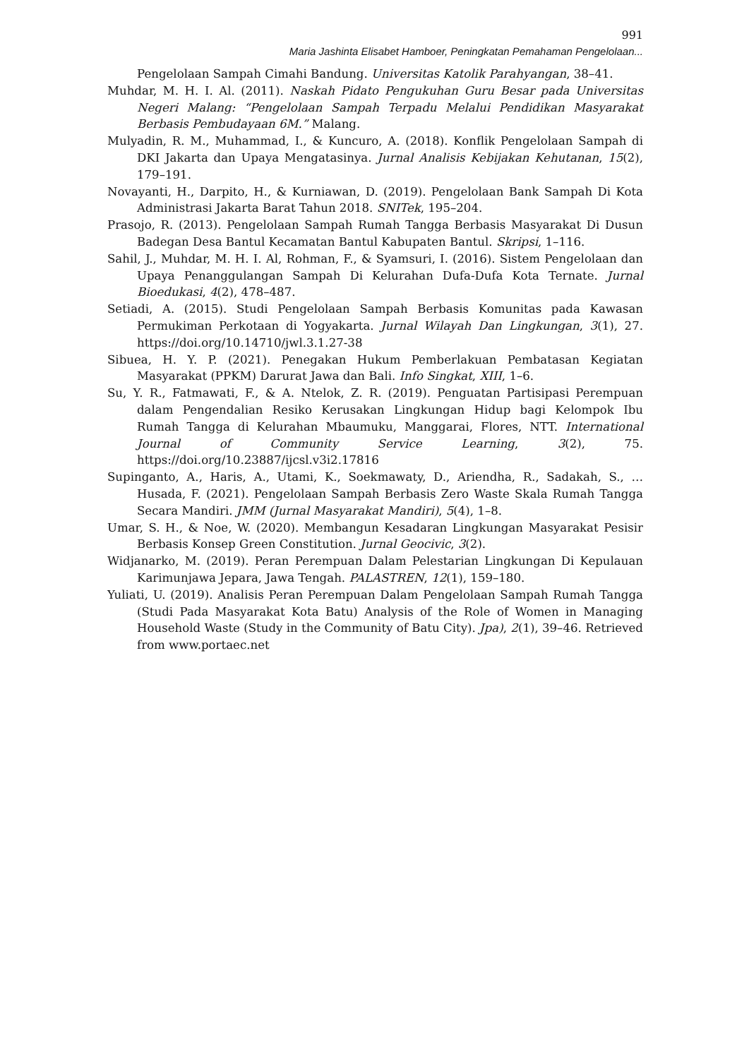991
Maria Jashinta Elisabet Hamboer, Peningkatan Pemahaman Pengelolaan...
Pengelolaan Sampah Cimahi Bandung. Universitas Katolik Parahyangan, 38–41.
Muhdar, M. H. I. Al. (2011). Naskah Pidato Pengukuhan Guru Besar pada Universitas Negeri Malang: “Pengelolaan Sampah Terpadu Melalui Pendidikan Masyarakat Berbasis Pembudayaan 6M.” Malang.
Mulyadin, R. M., Muhammad, I., & Kuncuro, A. (2018). Konflik Pengelolaan Sampah di DKI Jakarta dan Upaya Mengatasinya. Jurnal Analisis Kebijakan Kehutanan, 15(2), 179–191.
Novayanti, H., Darpito, H., & Kurniawan, D. (2019). Pengelolaan Bank Sampah Di Kota Administrasi Jakarta Barat Tahun 2018. SNITek, 195–204.
Prasojo, R. (2013). Pengelolaan Sampah Rumah Tangga Berbasis Masyarakat Di Dusun Badegan Desa Bantul Kecamatan Bantul Kabupaten Bantul. Skripsi, 1–116.
Sahil, J., Muhdar, M. H. I. Al, Rohman, F., & Syamsuri, I. (2016). Sistem Pengelolaan dan Upaya Penanggulangan Sampah Di Kelurahan Dufa-Dufa Kota Ternate. Jurnal Bioedukasi, 4(2), 478–487.
Setiadi, A. (2015). Studi Pengelolaan Sampah Berbasis Komunitas pada Kawasan Permukiman Perkotaan di Yogyakarta. Jurnal Wilayah Dan Lingkungan, 3(1), 27. https://doi.org/10.14710/jwl.3.1.27-38
Sibuea, H. Y. P. (2021). Penegakan Hukum Pemberlakuan Pembatasan Kegiatan Masyarakat (PPKM) Darurat Jawa dan Bali. Info Singkat, XIII, 1–6.
Su, Y. R., Fatmawati, F., & A. Ntelok, Z. R. (2019). Penguatan Partisipasi Perempuan dalam Pengendalian Resiko Kerusakan Lingkungan Hidup bagi Kelompok Ibu Rumah Tangga di Kelurahan Mbaumuku, Manggarai, Flores, NTT. International Journal of Community Service Learning, 3(2), 75. https://doi.org/10.23887/ijcsl.v3i2.17816
Supinganto, A., Haris, A., Utami, K., Soekmawaty, D., Ariendha, R., Sadakah, S., … Husada, F. (2021). Pengelolaan Sampah Berbasis Zero Waste Skala Rumah Tangga Secara Mandiri. JMM (Jurnal Masyarakat Mandiri), 5(4), 1–8.
Umar, S. H., & Noe, W. (2020). Membangun Kesadaran Lingkungan Masyarakat Pesisir Berbasis Konsep Green Constitution. Jurnal Geocivic, 3(2).
Widjanarko, M. (2019). Peran Perempuan Dalam Pelestarian Lingkungan Di Kepulauan Karimunjawa Jepara, Jawa Tengah. PALASTREN, 12(1), 159–180.
Yuliati, U. (2019). Analisis Peran Perempuan Dalam Pengelolaan Sampah Rumah Tangga (Studi Pada Masyarakat Kota Batu) Analysis of the Role of Women in Managing Household Waste (Study in the Community of Batu City). Jpa), 2(1), 39–46. Retrieved from www.portaec.net